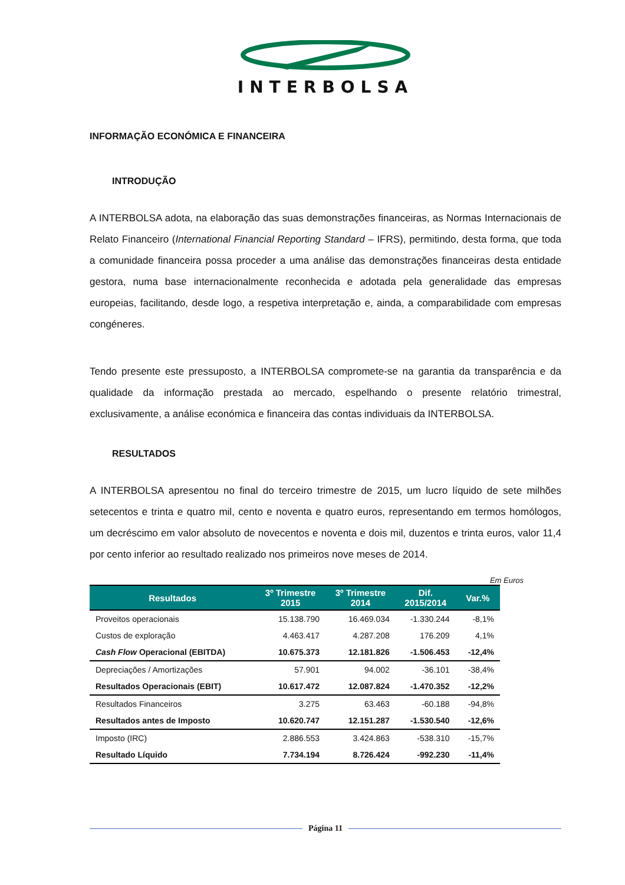INTERBOLSA
INFORMAÇÃO ECONÓMICA E FINANCEIRA
INTRODUÇÃO
A INTERBOLSA adota, na elaboração das suas demonstrações financeiras, as Normas Internacionais de Relato Financeiro (International Financial Reporting Standard – IFRS), permitindo, desta forma, que toda a comunidade financeira possa proceder a uma análise das demonstrações financeiras desta entidade gestora, numa base internacionalmente reconhecida e adotada pela generalidade das empresas europeias, facilitando, desde logo, a respetiva interpretação e, ainda, a comparabilidade com empresas congéneres.
Tendo presente este pressuposto, a INTERBOLSA compromete-se na garantia da transparência e da qualidade da informação prestada ao mercado, espelhando o presente relatório trimestral, exclusivamente, a análise económica e financeira das contas individuais da INTERBOLSA.
RESULTADOS
A INTERBOLSA apresentou no final do terceiro trimestre de 2015, um lucro líquido de sete milhões setecentos e trinta e quatro mil, cento e noventa e quatro euros, representando em termos homólogos, um decréscimo em valor absoluto de novecentos e noventa e dois mil, duzentos e trinta euros, valor 11,4 por cento inferior ao resultado realizado nos primeiros nove meses de 2014.
Em Euros
| Resultados | 3º Trimestre 2015 | 3º Trimestre 2014 | Dif. 2015/2014 | Var.% |
| --- | --- | --- | --- | --- |
| Proveitos operacionais | 15.138.790 | 16.469.034 | -1.330.244 | -8,1% |
| Custos de exploração | 4.463.417 | 4.287.208 | 176.209 | 4,1% |
| Cash Flow Operacional (EBITDA) | 10.675.373 | 12.181.826 | -1.506.453 | -12,4% |
| Depreciações / Amortizações | 57.901 | 94.002 | -36.101 | -38,4% |
| Resultados Operacionais (EBIT) | 10.617.472 | 12.087.824 | -1.470.352 | -12,2% |
| Resultados Financeiros | 3.275 | 63.463 | -60.188 | -94,8% |
| Resultados antes de Imposto | 10.620.747 | 12.151.287 | -1.530.540 | -12,6% |
| Imposto (IRC) | 2.886.553 | 3.424.863 | -538.310 | -15,7% |
| Resultado Líquido | 7.734.194 | 8.726.424 | -992.230 | -11,4% |
Página 11